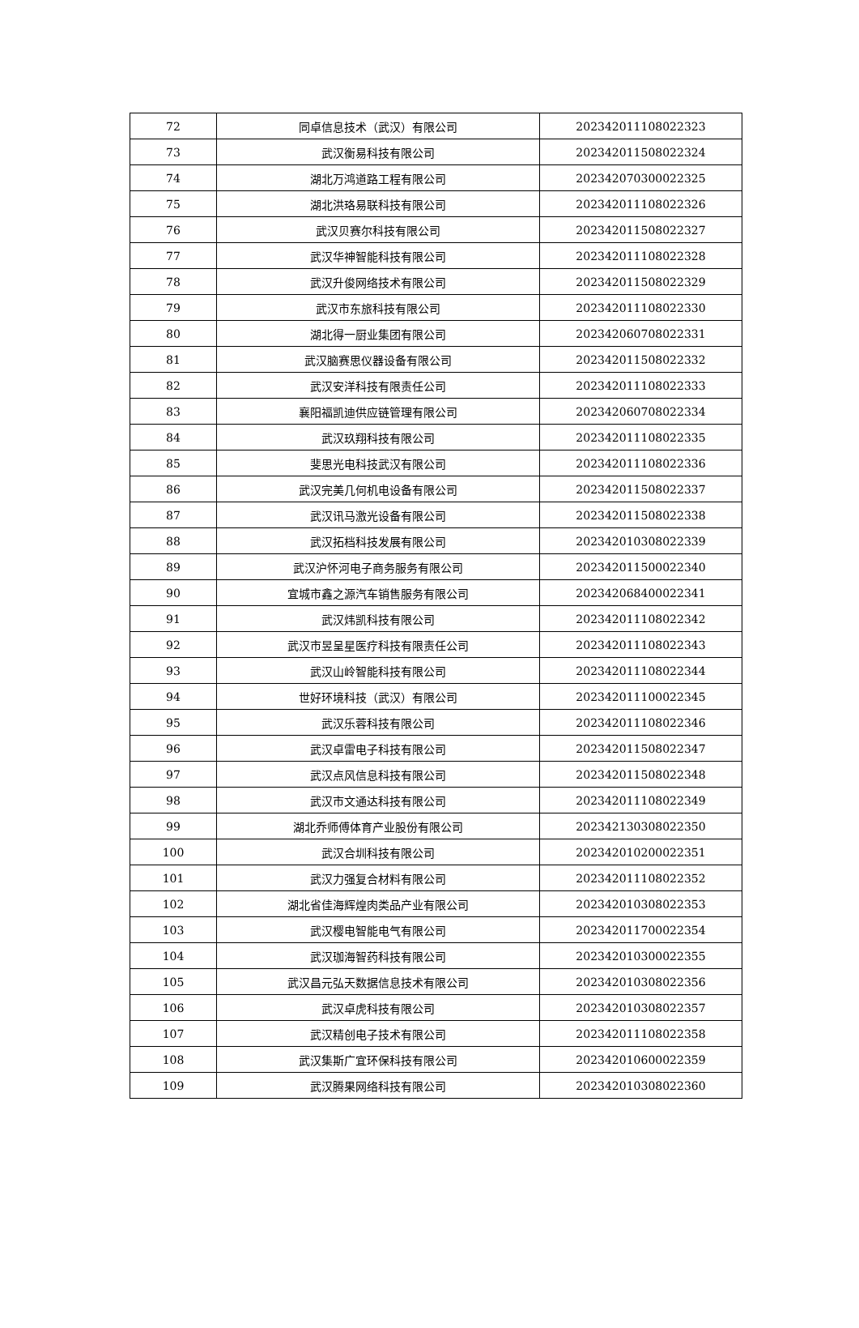| 72 | 同卓信息技术（武汉）有限公司 | 202342011108022323 |
| 73 | 武汉衡易科技有限公司 | 202342011508022324 |
| 74 | 湖北万鸿道路工程有限公司 | 202342070300022325 |
| 75 | 湖北洪珞易联科技有限公司 | 202342011108022326 |
| 76 | 武汉贝赛尔科技有限公司 | 202342011508022327 |
| 77 | 武汉华神智能科技有限公司 | 202342011108022328 |
| 78 | 武汉升俊网络技术有限公司 | 202342011508022329 |
| 79 | 武汉市东旅科技有限公司 | 202342011108022330 |
| 80 | 湖北得一厨业集团有限公司 | 202342060708022331 |
| 81 | 武汉脑赛思仪器设备有限公司 | 202342011508022332 |
| 82 | 武汉安洋科技有限责任公司 | 202342011108022333 |
| 83 | 襄阳福凯迪供应链管理有限公司 | 202342060708022334 |
| 84 | 武汉玖翔科技有限公司 | 202342011108022335 |
| 85 | 斐思光电科技武汉有限公司 | 202342011108022336 |
| 86 | 武汉完美几何机电设备有限公司 | 202342011508022337 |
| 87 | 武汉讯马激光设备有限公司 | 202342011508022338 |
| 88 | 武汉拓档科技发展有限公司 | 202342010308022339 |
| 89 | 武汉沪怀河电子商务服务有限公司 | 202342011500022340 |
| 90 | 宜城市鑫之源汽车销售服务有限公司 | 202342068400022341 |
| 91 | 武汉炜凯科技有限公司 | 202342011108022342 |
| 92 | 武汉市昱呈星医疗科技有限责任公司 | 202342011108022343 |
| 93 | 武汉山岭智能科技有限公司 | 202342011108022344 |
| 94 | 世好环境科技（武汉）有限公司 | 202342011100022345 |
| 95 | 武汉乐蓉科技有限公司 | 202342011108022346 |
| 96 | 武汉卓雷电子科技有限公司 | 202342011508022347 |
| 97 | 武汉点风信息科技有限公司 | 202342011508022348 |
| 98 | 武汉市文通达科技有限公司 | 202342011108022349 |
| 99 | 湖北乔师傅体育产业股份有限公司 | 202342130308022350 |
| 100 | 武汉合圳科技有限公司 | 202342010200022351 |
| 101 | 武汉力强复合材料有限公司 | 202342011108022352 |
| 102 | 湖北省佳海辉煌肉类品产业有限公司 | 202342010308022353 |
| 103 | 武汉樱电智能电气有限公司 | 202342011700022354 |
| 104 | 武汉珈海智药科技有限公司 | 202342010300022355 |
| 105 | 武汉昌元弘天数据信息技术有限公司 | 202342010308022356 |
| 106 | 武汉卓虎科技有限公司 | 202342010308022357 |
| 107 | 武汉精创电子技术有限公司 | 202342011108022358 |
| 108 | 武汉集斯广宜环保科技有限公司 | 202342010600022359 |
| 109 | 武汉腾果网络科技有限公司 | 202342010308022360 |